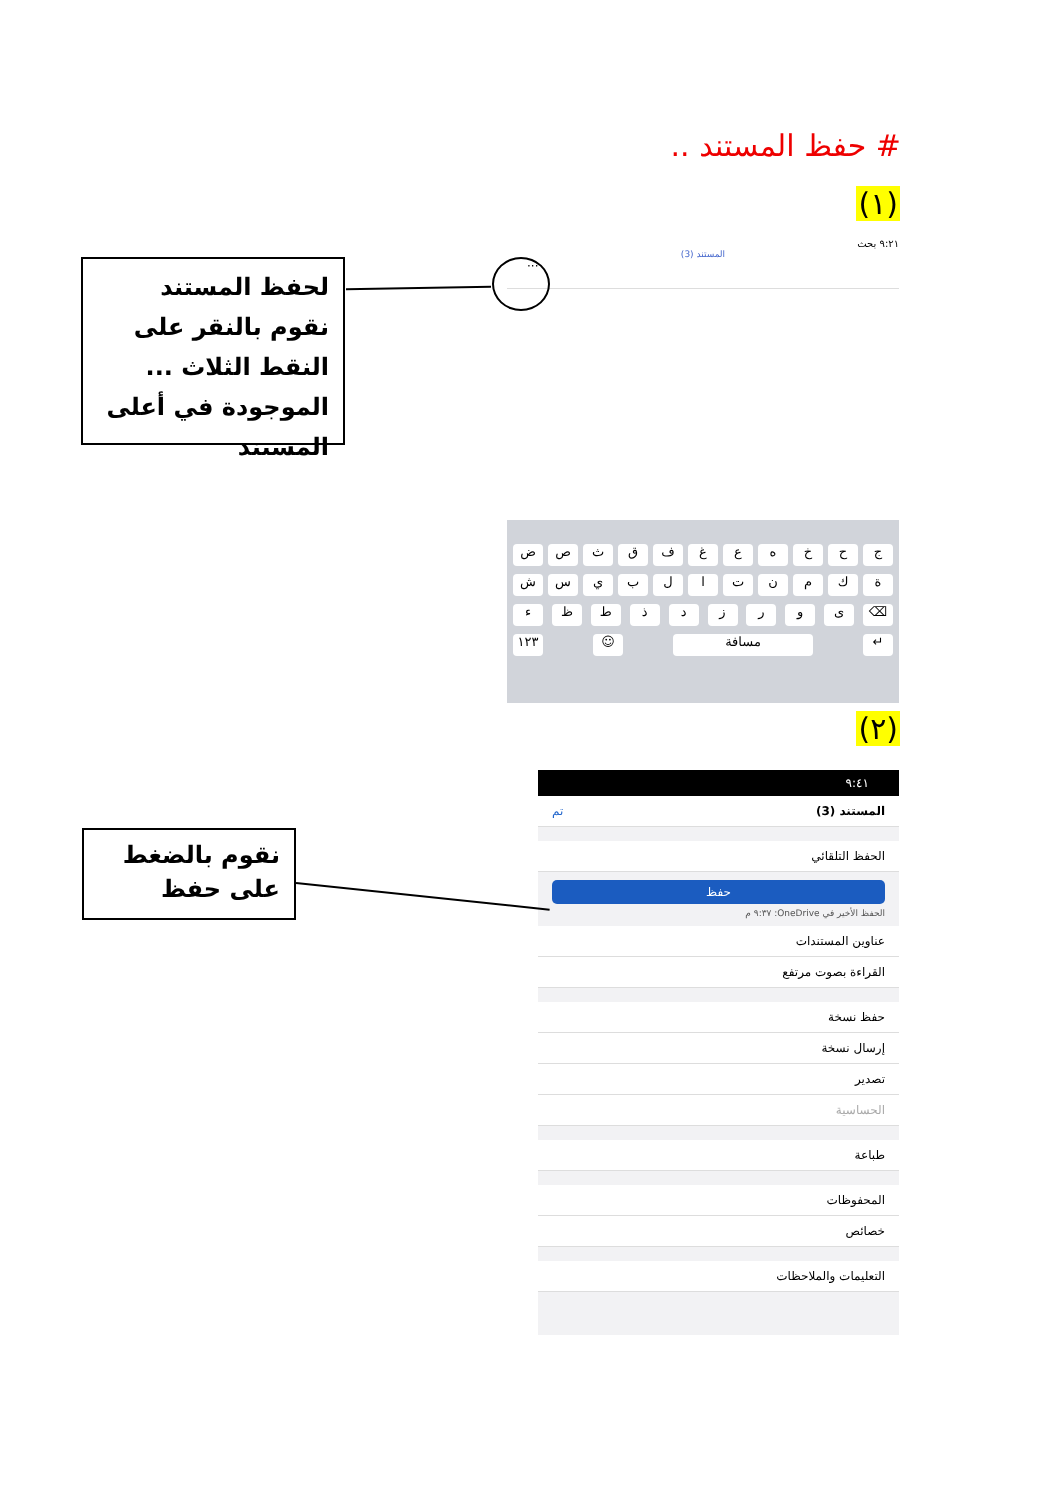# حفظ المستند ..
(١)
٩:٢١ بحث
المستند (3)
···
لحفظ المستند نقوم بالنقر على النقط الثلاث ... الموجودة في أعلى المستند
جحخهعغفقثصض
ةكمنتالبيسش
⌫ ىورزدذطظء
↵ مسافة ☺ ١٢٣
(٢)
٩:٤١
المستند (3) تم
الحفظ التلقائي
حفظ
الحفظ الأخير في OneDrive: ٩:٣٧ م
عناوين المستندات
القراءة بصوت مرتفع
حفظ نسخة
إرسال نسخة
تصدير
الحساسية
طباعة
المحفوظات
خصائص
التعليمات والملاحظات
نقوم بالضغط على حفظ